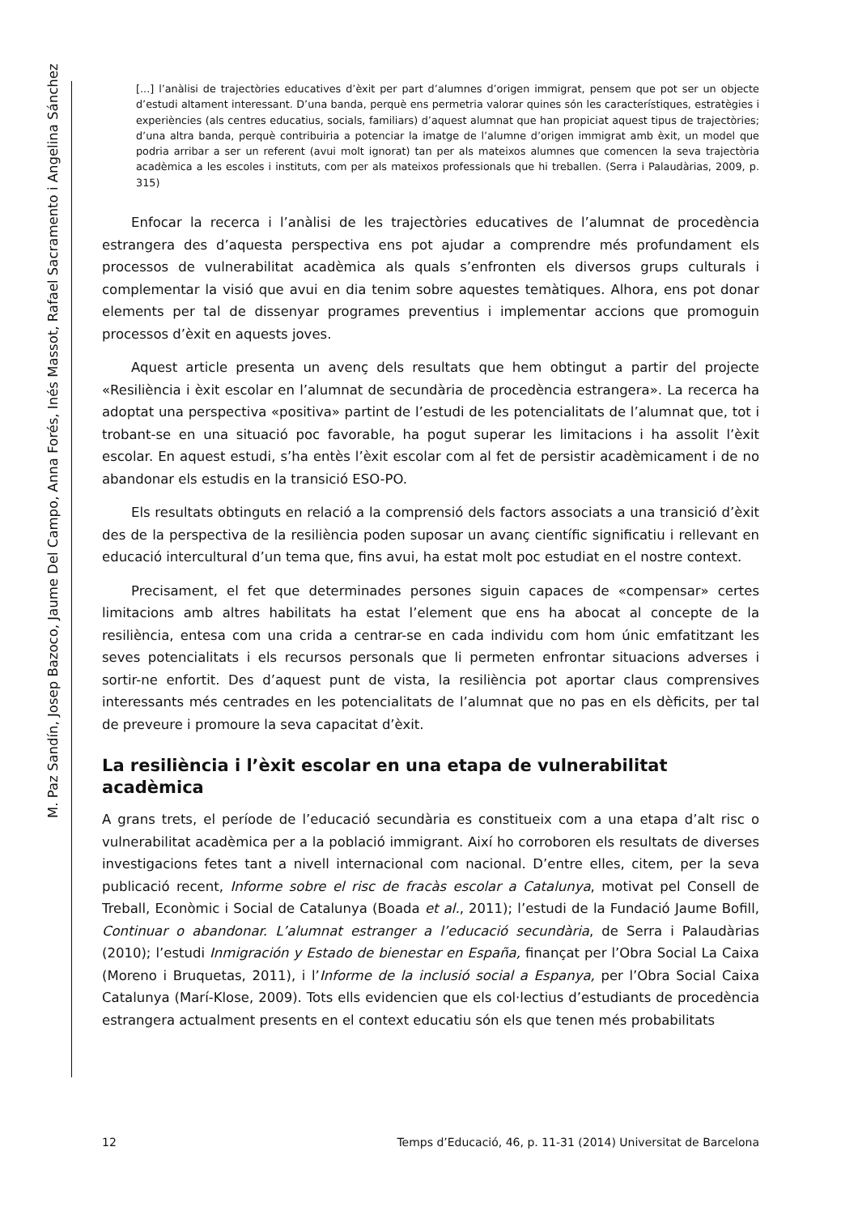M. Paz Sandín, Josep Bazoco, Jaume Del Campo, Anna Forés, Inés Massot, Rafael Sacramento i Angelina Sánchez
[...] l’anàlisi de trajectòries educatives d’èxit per part d’alumnes d’origen immigrat, pensem que pot ser un objecte d’estudi altament interessant. D’una banda, perquè ens permetria valorar quines són les caracterís­tiques, estratègies i experiències (als centres educatius, socials, familiars) d’aquest alumnat que han propi­ciat aquest tipus de trajectòries; d’una altra banda, perquè contribuiria a potenciar la imatge de l’alumne d’origen immigrat amb èxit, un model que podria arribar a ser un referent (avui molt ignorat) tan per als mateixos alumnes que comencen la seva trajectòria acadèmica a les escoles i instituts, com per als matei­xos professionals que hi treballen. (Serra i Palaudàrias, 2009, p. 315)
Enfocar la recerca i l’anàlisi de les trajectòries educatives de l’alumnat de procedèn­cia estrangera des d’aquesta perspectiva ens pot ajudar a comprendre més profunda­ment els processos de vulnerabilitat acadèmica als quals s’enfronten els diversos grups culturals i complementar la visió que avui en dia tenim sobre aquestes temàtiques. Alhora, ens pot donar elements per tal de dissenyar programes preventius i implemen­tar accions que promoguin processos d’èxit en aquests joves.
Aquest article presenta un avenç dels resultats que hem obtingut a partir del pro­jecte «Resiliència i èxit escolar en l’alumnat de secundària de procedència estrangera». La recerca ha adoptat una perspectiva «positiva» partint de l’estudi de les potencialitats de l’alumnat que, tot i trobant-se en una situació poc favorable, ha pogut superar les limitacions i ha assolit l’èxit escolar. En aquest estudi, s’ha entès l’èxit escolar com al fet de persistir acadèmicament i de no abandonar els estudis en la transició ESO-PO.
Els resultats obtinguts en relació a la comprensió dels factors associats a una transi­ció d’èxit des de la perspectiva de la resiliència poden suposar un avanç científic signifi­catiu i rellevant en educació intercultural d’un tema que, fins avui, ha estat molt poc estudiat en el nostre context.
Precisament, el fet que determinades persones siguin capaces de «compensar» cer­tes limitacions amb altres habilitats ha estat l’element que ens ha abocat al concepte de la resiliència, entesa com una crida a centrar-se en cada individu com hom únic emfatit­zant les seves potencialitats i els recursos personals que li permeten enfrontar situaci­ons adverses i sortir-ne enfortit. Des d’aquest punt de vista, la resiliència pot aportar claus comprensives interessants més centrades en les potencialitats de l’alumnat que no pas en els dèficits, per tal de preveure i promoure la seva capacitat d’èxit.
La resiliència i l’èxit escolar en una etapa de vulnerabilitat acadèmica
A grans trets, el període de l’educació secundària es constitueix com a una etapa d’alt risc o vulnerabilitat acadèmica per a la població immigrant. Així ho corroboren els resul­tats de diverses investigacions fetes tant a nivell internacional com nacional. D’entre elles, citem, per la seva publicació recent, Informe sobre el risc de fracàs escolar a Catalu­nya, motivat pel Consell de Treball, Econòmic i Social de Catalunya (Boada et al., 2011); l’estudi de la Fundació Jaume Bofill, Continuar o abandonar. L’alumnat estranger a l’educació secundària, de Serra i Palaudàrias (2010); l’estudi Inmigración y Estado de bienestar en España, finançat per l’Obra Social La Caixa (Moreno i Bruquetas, 2011), i l’Informe de la inclusió social a Espanya, per l’Obra Social Caixa Catalunya (Marí-Klose, 2009). Tots ells evidencien que els col·lectius d’estudiants de procedència estrangera actualment presents en el context educatiu són els que tenen més probabilitats
12 Temps d’Educació, 46, p. 11-31 (2014) Universitat de Barcelona